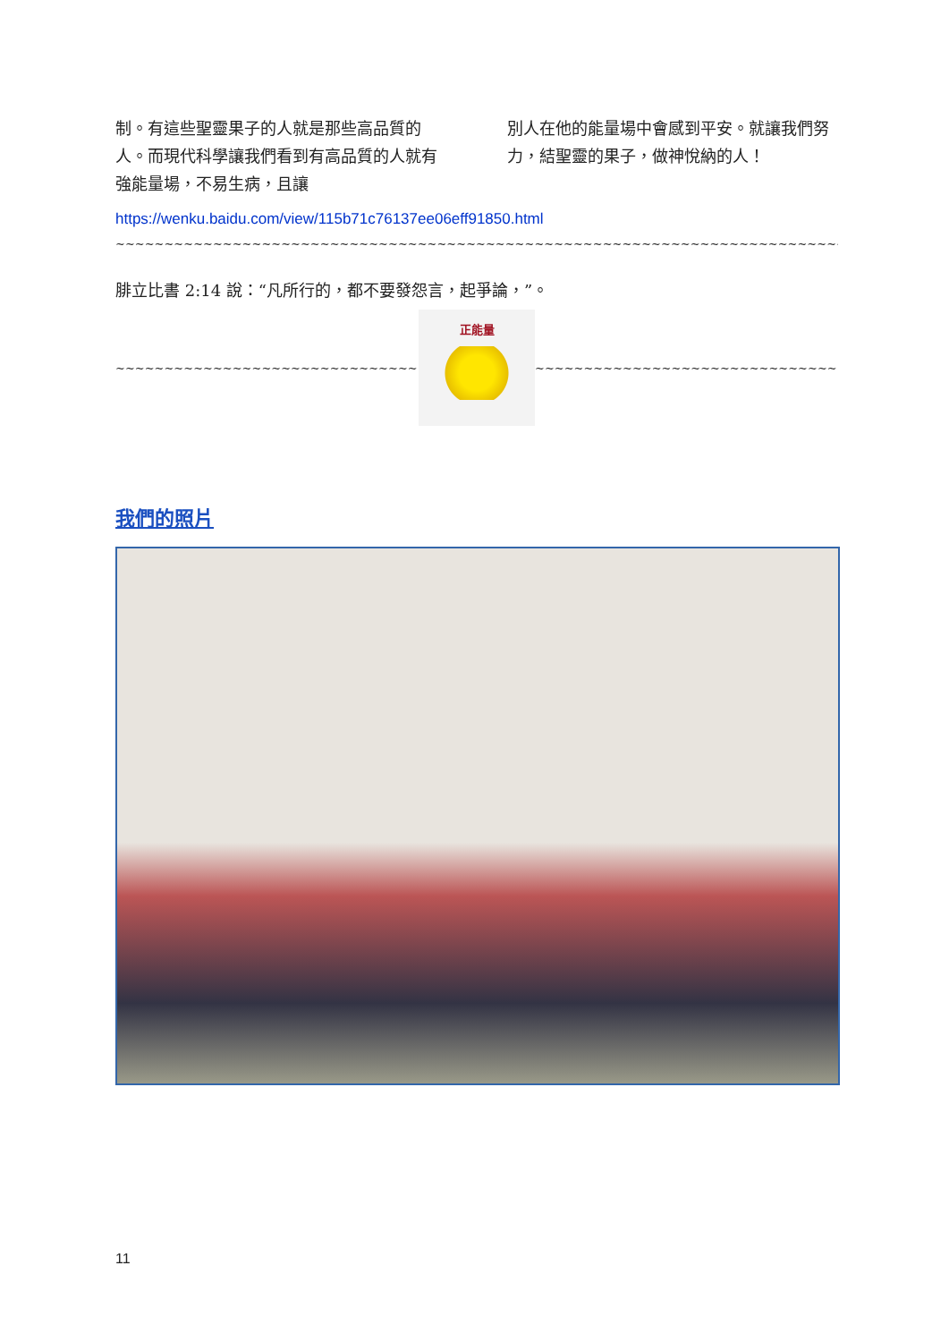制。有這些聖靈果子的人就是那些高品質的人。而現代科學讓我們看到有高品質的人就有強能量場，不易生病，且讓
別人在他的能量場中會感到平安。就讓我們努力，結聖靈的果子，做神悅納的人！
https://wenku.baidu.com/view/115b71c76137ee06eff91850.html
~~~~~~~~~~~~~~~~~~~~~~~~~~~~~~~~~~~~~~~~~~~~~~~~~~~~~~~~~~~~~~~~~~~~~~~~~~~~~~~~~~~~~~~~~~~~~
腓立比書 2:14 說：“凡所行的，都不要發怨言，起爭論，”。
~~~~~~~~~~~~~~~~~~~~~~~~~~~~~~~~~~~~~~~~
正能量
~~~~~~~~~~~~~~~~~~~~~~~~~~~~~~~~~~~~~~~~
我們的照片
11